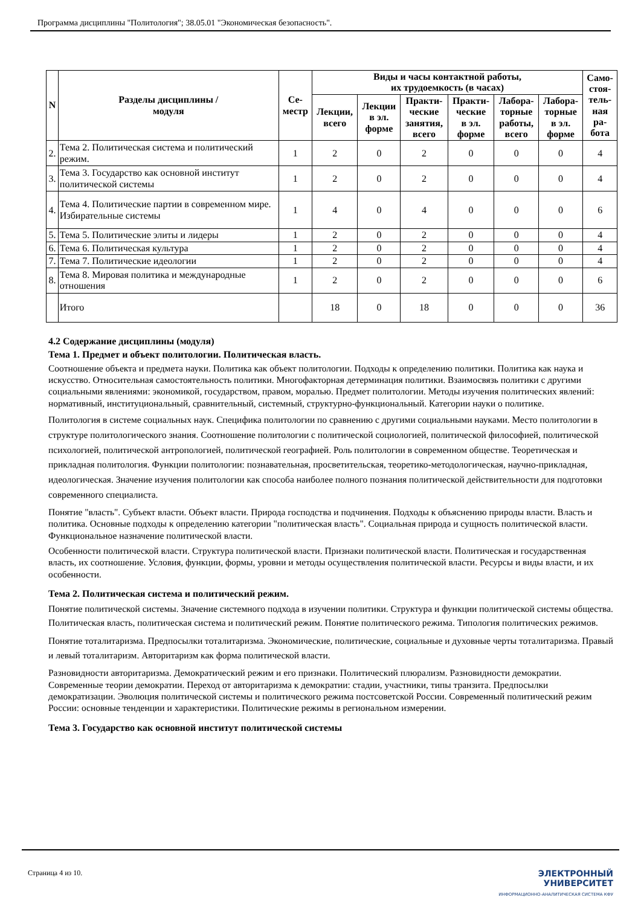Программа дисциплины "Политология"; 38.05.01 "Экономическая безопасность".
| N | Разделы дисциплины / модуля | Се- местр | Виды и часы контактной работы, их трудоемкость (в часах) | | | | | | Само- стоя- тель- ная ра- бота |
| --- | --- | --- | --- | --- | --- | --- | --- | --- | --- |
| | | | Лекции, всего | Лекции в эл. форме | Практи- ческие занятия, всего | Практи- ческие в эл. форме | Лабора- торные работы, всего | Лабора- торные в эл. форме | |
| 2. | Тема 2. Политическая система и политический режим. | 1 | 2 | 0 | 2 | 0 | 0 | 0 | 4 |
| 3. | Тема 3. Государство как основной институт политической системы | 1 | 2 | 0 | 2 | 0 | 0 | 0 | 4 |
| 4. | Тема 4. Политические партии в современном мире. Избирательные системы | 1 | 4 | 0 | 4 | 0 | 0 | 0 | 6 |
| 5. | Тема 5. Политические элиты и лидеры | 1 | 2 | 0 | 2 | 0 | 0 | 0 | 4 |
| 6. | Тема 6. Политическая культура | 1 | 2 | 0 | 2 | 0 | 0 | 0 | 4 |
| 7. | Тема 7. Политические идеологии | 1 | 2 | 0 | 2 | 0 | 0 | 0 | 4 |
| 8. | Тема 8. Мировая политика и международные отношения | 1 | 2 | 0 | 2 | 0 | 0 | 0 | 6 |
| | Итого | | 18 | 0 | 18 | 0 | 0 | 0 | 36 |
4.2 Содержание дисциплины (модуля)
Тема 1. Предмет и объект политологии. Политическая власть.
Соотношение объекта и предмета науки. Политика как объект политологии. Подходы к определению политики. Политика как наука и искусство. Относительная самостоятельность политики. Многофакторная детерминация политики. Взаимосвязь политики с другими социальными явлениями: экономикой, государством, правом, моралью. Предмет политологии. Методы изучения политических явлений: нормативный, институциональный, сравнительный, системный, структурно-функциональный. Категории науки о политике.
Политология в системе социальных наук. Специфика политологии по сравнению с другими социальными науками. Место политологии в структуре политологического знания. Соотношение политологии с политической социологией, политической философией, политической психологией, политической антропологией, политической географией. Роль политологии в современном обществе. Теоретическая и прикладная политология. Функции политологии: познавательная, просветительская, теоретико-методологическая, научно-прикладная, идеологическая. Значение изучения политологии как способа наиболее полного познания политической действительности для подготовки современного специалиста.
Понятие "власть". Субъект власти. Объект власти. Природа господства и подчинения. Подходы к объяснению природы власти. Власть и политика. Основные подходы к определению категории "политическая власть". Социальная природа и сущность политической власти. Функциональное назначение политической власти.
Особенности политической власти. Структура политической власти. Признаки политической власти. Политическая и государственная власть, их соотношение. Условия, функции, формы, уровни и методы осуществления политической власти. Ресурсы и виды власти, и их особенности.
Тема 2. Политическая система и политический режим.
Понятие политической системы. Значение системного подхода в изучении политики. Структура и функции политической системы общества. Политическая власть, политическая система и политический режим. Понятие политического режима. Типология политических режимов.
Понятие тоталитаризма. Предпосылки тоталитаризма. Экономические, политические, социальные и духовные черты тоталитаризма. Правый и левый тоталитаризм. Авторитаризм как форма политической власти.
Разновидности авторитаризма. Демократический режим и его признаки. Политический плюрализм. Разновидности демократии. Современные теории демократии. Переход от авторитаризма к демократии: стадии, участники, типы транзита. Предпосылки демократизации. Эволюция политической системы и политического режима постсоветской России. Современный политический режим России: основные тенденции и характеристики. Политические режимы в региональном измерении.
Тема 3. Государство как основной институт политической системы
Страница 4 из 10.
ЭЛЕКТРОННЫЙ
УНИВЕРСИТЕТ
ИНФОРМАЦИОННО-АНАЛИТИЧЕСКАЯ СИСТЕМА КФУ